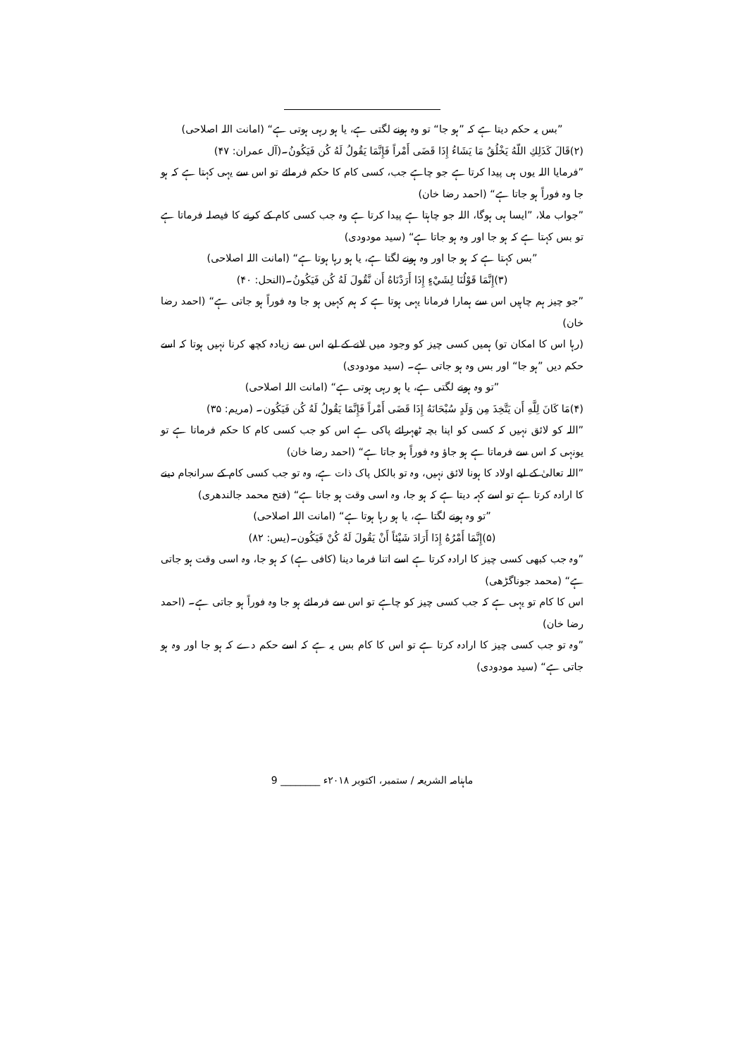”بس یہ حکم دیتا ہے کہ ”ہو جا“ تو وہ ہونے لگتی ہے، یا ہو رہی ہوتی ہے“ (امانت اللہ اصلاحی)
(۲)قَالَ كَذَلِكِ اللّهُ يَخْلُقُ مَا يَشَاءُ إِذَا قَضَى أَمْراً فَإِنَّمَا يَقُولُ لَهُ كُن فَيَكُونُ۔(آل عمران: ۴۷)
”فرمایا اللہ یوں ہی پیدا کرتا ہے جو چاہے جب، کسی کام کا حکم فرمائے تو اس سے یہی کہتا ہے کہ ہو جا وہ فوراً ہو جاتا ہے“ (احمد رضا خان)
”جواب ملا، ”ایسا ہی ہوگا، اللہ جو چاہتا ہے پیدا کرتا ہے وہ جب کسی کام کے کرنے کا فیصلہ فرماتا ہے تو بس کہتا ہے کہ ہو جا اور وہ ہو جاتا ہے“ (سید مودودی)
”بس کہتا ہے کہ ہو جا اور وہ ہونے لگتا ہے، یا ہو رہا ہوتا ہے“ (امانت اللہ اصلاحی)
(۳)إِنَّمَا قَوْلُنَا لِشَيْءٍ إِذَا أَرَدْنَاهُ أَن نَّقُولَ لَهُ كُن فَيَكُونُ۔(النحل: ۴۰)
”جو چیز ہم چاہیں اس سے ہمارا فرمانا یہی ہوتا ہے کہ ہم کہیں ہو جا وہ فوراً ہو جاتی ہے“ (احمد رضا خان)
(رہا اس کا امکان تو) ہمیں کسی چیز کو وجود میں لانے کے لیے اس سے زیادہ کچھ کرنا نہیں ہوتا کہ اسے حکم دیں ”ہو جا“ اور بس وہ ہو جاتی ہے۔ (سید مودودی)
”تو وہ ہونے لگتی ہے، یا ہو رہی ہوتی ہے“ (امانت اللہ اصلاحی)
(۴)مَا كَانَ لِلَّهِ أَن يَتَّخِذَ مِن وَلَدٍ سُبْحَانَهُ إِذَا قَضَى أَمْراً فَإِنَّمَا يَقُولُ لَهُ كُن فَيَكُون۔ (مریم: ۳۵)
”اللہ کو لائق نہیں کہ کسی کو اپنا بچہ ٹھہرائے پاکی ہے اس کو جب کسی کام کا حکم فرماتا ہے تو یونہی کہ اس سے فرماتا ہے ہو جاؤ وہ فوراً ہو جاتا ہے“ (احمد رضا خان)
”اللہ تعالیٰ کے لیے اولاد کا ہونا لائق نہیں، وہ تو بالکل پاک ذات ہے، وہ تو جب کسی کام کے سرانجام دینے کا ارادہ کرتا ہے تو اسے کہہ دیتا ہے کہ ہو جا، وہ اسی وقت ہو جاتا ہے“ (فتح محمد جالندھری)
”تو وہ ہونے لگتا ہے، یا ہو رہا ہوتا ہے“ (امانت اللہ اصلاحی)
(۵)إِنَّمَا أَمْرُهُ إِذَا أَرَادَ شَيْئاً أَنْ يَقُولَ لَهُ كُنْ فَيَكُون۔(یس: ۸۲)
”وہ جب کبھی کسی چیز کا ارادہ کرتا ہے اسے اتنا فرما دینا (کافی ہے) کہ ہو جا، وہ اسی وقت ہو جاتی ہے“ (محمد جوناگڑھی)
اس کا کام تو یہی ہے کہ جب کسی چیز کو چاہے تو اس سے فرمائے ہو جا وہ فوراً ہو جاتی ہے۔ (احمد رضا خان)
”وہ تو جب کسی چیز کا ارادہ کرتا ہے تو اس کا کام بس یہ ہے کہ اسے حکم دے کہ ہو جا اور وہ ہو جاتی ہے“ (سید مودودی)
ماہنامہ الشریعہ / ستمبر، اکتوبر ۲۰۱۸ء ________ 9